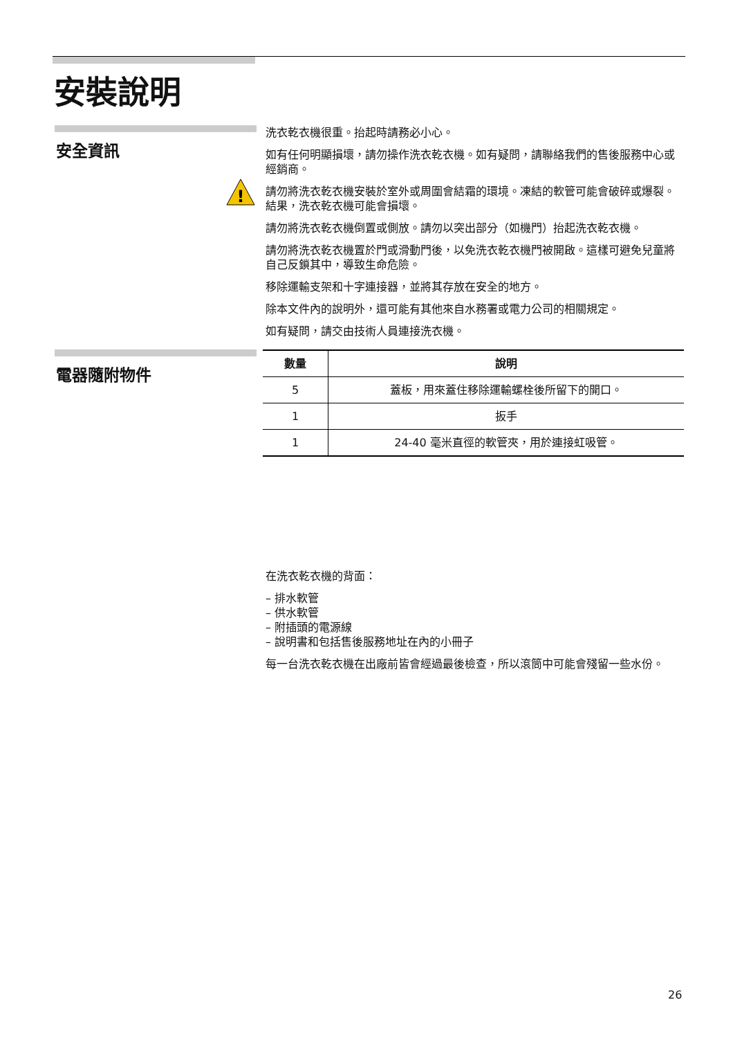安裝說明
!
安全資訊
洗衣乾衣機很重。抬起時請務必小心。
如有任何明顯損壞，請勿操作洗衣乾衣機。如有疑問，請聯絡我們的售後服務中心或經銷商。
請勿將洗衣乾衣機安裝於室外或周圍會結霜的環境。凍結的軟管可能會破碎或爆裂。結果，洗衣乾衣機可能會損壞。
請勿將洗衣乾衣機倒置或側放。請勿以突出部分（如機門）抬起洗衣乾衣機。
請勿將洗衣乾衣機置於門或滑動門後，以免洗衣乾衣機門被開啟。這樣可避免兒童將自己反鎖其中，導致生命危險。
移除運輸支架和十字連接器，並將其存放在安全的地方。
除本文件內的說明外，還可能有其他來自水務署或電力公司的相關規定。
如有疑問，請交由技術人員連接洗衣機。
電器隨附物件
| 數量 | 說明 |
| --- | --- |
| 5 | 蓋板，用來蓋住移除運輸螺栓後所留下的開口。 |
| 1 | 扳手 |
| 1 | 24-40 毫米直徑的軟管夾，用於連接虹吸管。 |
在洗衣乾衣機的背面：
– 排水軟管
– 供水軟管
– 附插頭的電源線
– 說明書和包括售後服務地址在內的小冊子
每一台洗衣乾衣機在出廠前皆會經過最後檢查，所以滾筒中可能會殘留一些水份。
26